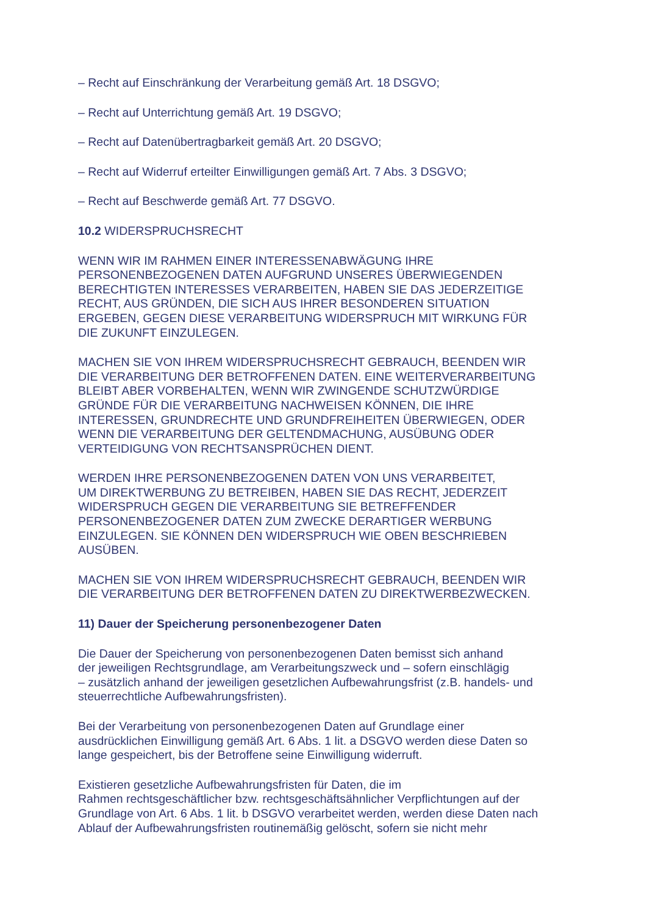– Recht auf Einschränkung der Verarbeitung gemäß Art. 18 DSGVO;
– Recht auf Unterrichtung gemäß Art. 19 DSGVO;
– Recht auf Datenübertragbarkeit gemäß Art. 20 DSGVO;
– Recht auf Widerruf erteilter Einwilligungen gemäß Art. 7 Abs. 3 DSGVO;
– Recht auf Beschwerde gemäß Art. 77 DSGVO.
10.2 WIDERSPRUCHSRECHT
WENN WIR IM RAHMEN EINER INTERESSENABWÄGUNG IHRE
PERSONENBEZOGENEN DATEN AUFGRUND UNSERES ÜBERWIEGENDEN
BERECHTIGTEN INTERESSES VERARBEITEN, HABEN SIE DAS JEDERZEITIGE
RECHT, AUS GRÜNDEN, DIE SICH AUS IHRER BESONDEREN SITUATION
ERGEBEN, GEGEN DIESE VERARBEITUNG WIDERSPRUCH MIT WIRKUNG FÜR
DIE ZUKUNFT EINZULEGEN.
MACHEN SIE VON IHREM WIDERSPRUCHSRECHT GEBRAUCH, BEENDEN WIR
DIE VERARBEITUNG DER BETROFFENEN DATEN. EINE WEITERVERARBEITUNG
BLEIBT ABER VORBEHALTEN, WENN WIR ZWINGENDE SCHUTZWÜRDIGE
GRÜNDE FÜR DIE VERARBEITUNG NACHWEISEN KÖNNEN, DIE IHRE
INTERESSEN, GRUNDRECHTE UND GRUNDFREIHEITEN ÜBERWIEGEN, ODER
WENN DIE VERARBEITUNG DER GELTENDMACHUNG, AUSÜBUNG ODER
VERTEIDIGUNG VON RECHTSANSPRÜCHEN DIENT.
WERDEN IHRE PERSONENBEZOGENEN DATEN VON UNS VERARBEITET,
UM DIREKTWERBUNG ZU BETREIBEN, HABEN SIE DAS RECHT, JEDERZEIT
WIDERSPRUCH GEGEN DIE VERARBEITUNG SIE BETREFFENDER
PERSONENBEZOGENER DATEN ZUM ZWECKE DERARTIGER WERBUNG
EINZULEGEN. SIE KÖNNEN DEN WIDERSPRUCH WIE OBEN BESCHRIEBEN
AUSÜBEN.
MACHEN SIE VON IHREM WIDERSPRUCHSRECHT GEBRAUCH, BEENDEN WIR
DIE VERARBEITUNG DER BETROFFENEN DATEN ZU DIREKTWERBEZWECKEN.
11) Dauer der Speicherung personenbezogener Daten
Die Dauer der Speicherung von personenbezogenen Daten bemisst sich anhand
der jeweiligen Rechtsgrundlage, am Verarbeitungszweck und – sofern einschlägig
– zusätzlich anhand der jeweiligen gesetzlichen Aufbewahrungsfrist (z.B. handels- und
steuerrechtliche Aufbewahrungsfristen).
Bei der Verarbeitung von personenbezogenen Daten auf Grundlage einer
ausdrücklichen Einwilligung gemäß Art. 6 Abs. 1 lit. a DSGVO werden diese Daten so
lange gespeichert, bis der Betroffene seine Einwilligung widerruft.
Existieren gesetzliche Aufbewahrungsfristen für Daten, die im
Rahmen rechtsgeschäftlicher bzw. rechtsgeschäftsähnlicher Verpflichtungen auf der
Grundlage von Art. 6 Abs. 1 lit. b DSGVO verarbeitet werden, werden diese Daten nach
Ablauf der Aufbewahrungsfristen routinemäßig gelöscht, sofern sie nicht mehr